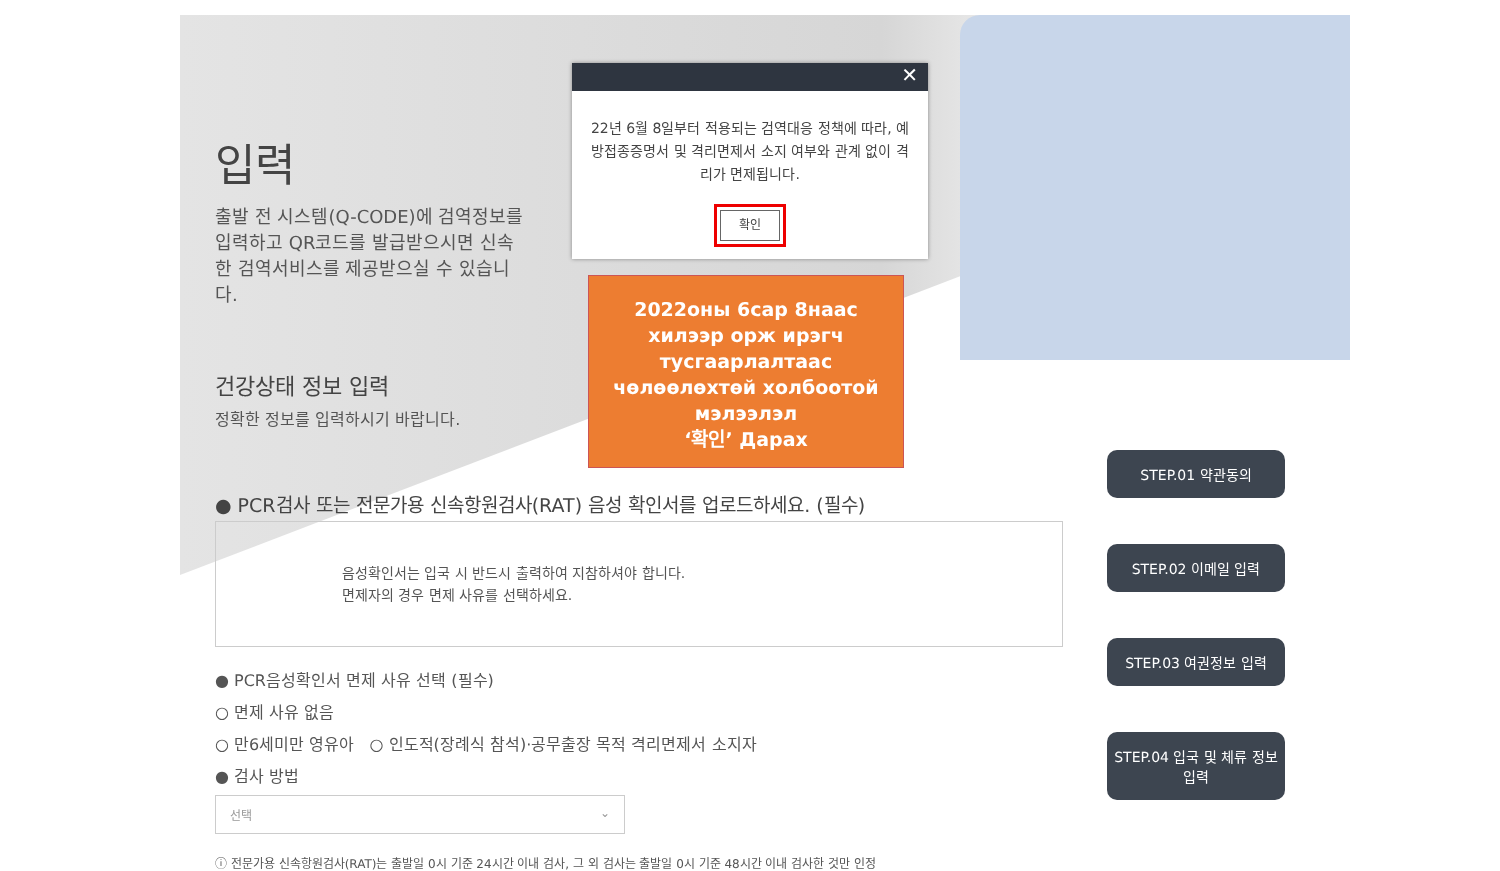입력
출발 전 시스템(Q-CODE)에 검역정보를 입력하고 QR코드를 발급받으시면 신속한 검역서비스를 제공받으실 수 있습니다.
건강상태 정보 입력
정확한 정보를 입력하시기 바랍니다.
● PCR검사 또는 전문가용 신속항원검사(RAT) 음성 확인서를 업로드하세요. (필수)
음성확인서는 입국 시 반드시 출력하여 지참하셔야 합니다.
면제자의 경우 면제 사유를 선택하세요.
● PCR음성확인서 면제 사유 선택 (필수)
○ 면제 사유 없음
○ 만6세미만 영유아 ○ 인도적(장례식 참석)·공무출장 목적 격리면제서 소지자
● 검사 방법
선택 ⌄
ⓘ 전문가용 신속항원검사(RAT)는 출발일 0시 기준 24시간 이내 검사, 그 외 검사는 출발일 0시 기준 48시간 이내 검사한 것만 인정
✕
22년 6월 8일부터 적용되는 검역대응 정책에 따라, 예방접종증명서 및 격리면제서 소지 여부와 관계 없이 격리가 면제됩니다.
확인
2022оны 6сар 8наас
хилээр орж ирэгч
тусгаарлалтаас
чөлөөлөхтөй холбоотой
мэлээлэл
‘확인’ Дарах
STEP.01 약관동의
STEP.02 이메일 입력
STEP.03 여권정보 입력
STEP.04 입국 및 체류 정보 입력